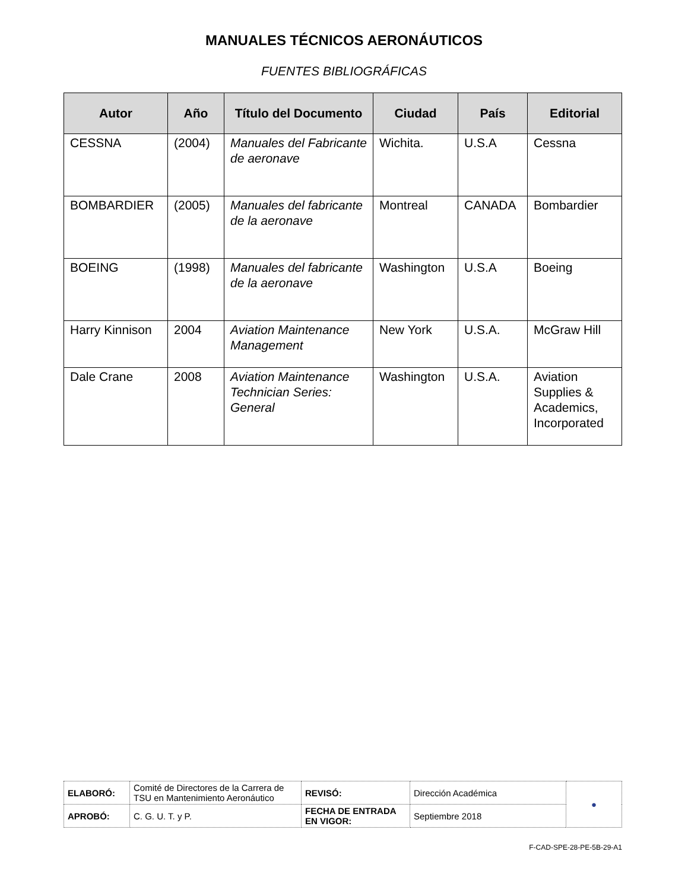MANUALES TÉCNICOS AERONÁUTICOS
FUENTES BIBLIOGRÁFICAS
| Autor | Año | Título del Documento | Ciudad | País | Editorial |
| --- | --- | --- | --- | --- | --- |
| CESSNA | (2004) | Manuales del Fabricante de aeronave | Wichita. | U.S.A | Cessna |
| BOMBARDIER | (2005) | Manuales del fabricante de la aeronave | Montreal | CANADA | Bombardier |
| BOEING | (1998) | Manuales del fabricante de la aeronave | Washington | U.S.A | Boeing |
| Harry Kinnison | 2004 | Aviation Maintenance Management | New York | U.S.A. | McGraw Hill |
| Dale Crane | 2008 | Aviation Maintenance Technician Series: General | Washington | U.S.A. | Aviation Supplies & Academics, Incorporated |
| ELABORÓ: | Comité de Directores de la Carrera de TSU en Mantenimiento Aeronáutico | REVISÓ: | Dirección Académica | ● |
| APROBÓ: | C. G. U. T. y P. | FECHA DE ENTRADA EN VIGOR: | Septiembre 2018 | |
F-CAD-SPE-28-PE-5B-29-A1